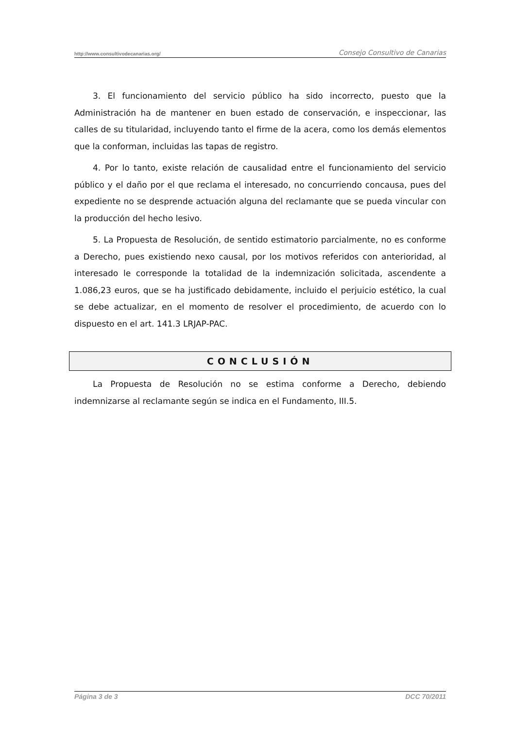http://www.consultivodecanarias.org/ Consejo Consultivo de Canarias
3. El funcionamiento del servicio público ha sido incorrecto, puesto que la Administración ha de mantener en buen estado de conservación, e inspeccionar, las calles de su titularidad, incluyendo tanto el firme de la acera, como los demás elementos que la conforman, incluidas las tapas de registro.
4. Por lo tanto, existe relación de causalidad entre el funcionamiento del servicio público y el daño por el que reclama el interesado, no concurriendo concausa, pues del expediente no se desprende actuación alguna del reclamante que se pueda vincular con la producción del hecho lesivo.
5. La Propuesta de Resolución, de sentido estimatorio parcialmente, no es conforme a Derecho, pues existiendo nexo causal, por los motivos referidos con anterioridad, al interesado le corresponde la totalidad de la indemnización solicitada, ascendente a 1.086,23 euros, que se ha justificado debidamente, incluido el perjuicio estético, la cual se debe actualizar, en el momento de resolver el procedimiento, de acuerdo con lo dispuesto en el art. 141.3 LRJAP-PAC.
CONCLUSIÓN
La Propuesta de Resolución no se estima conforme a Derecho, debiendo indemnizarse al reclamante según se indica en el Fundamento, III.5.
Página 3 de 3 DCC 70/2011